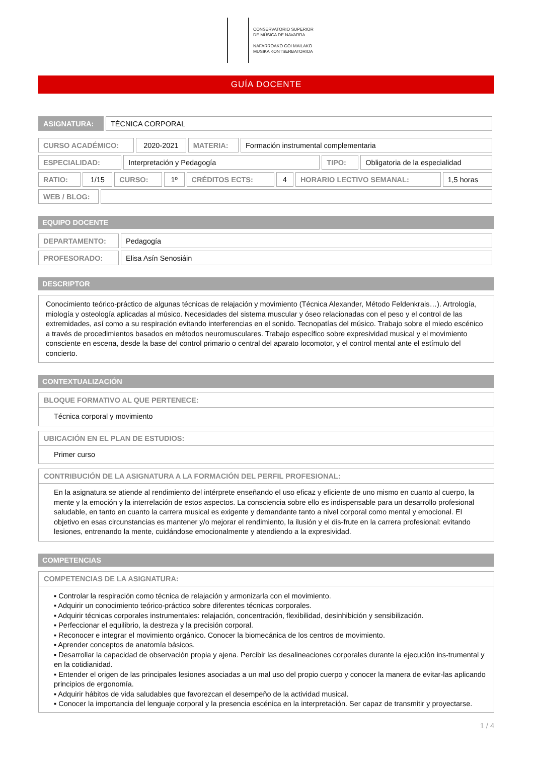CONSERVATORIO SUPERIOR
DE MÚSICA DE NAVARRA
NAFARROAKO GOI MAILAKO
MUSIKA KONTSERBATORIOA
GUÍA DOCENTE
| ASIGNATURA: | TÉCNICA CORPORAL |
| CURSO ACADÉMICO: | 2020-2021 | MATERIA: | Formación instrumental complementaria |
| ESPECIALIDAD: | Interpretación y Pedagogía | TIPO: | Obligatoria de la especialidad |
| RATIO: | 1/15 | CURSO: | 1º | CRÉDITOS ECTS: | 4 | HORARIO LECTIVO SEMANAL: | 1,5 horas |
| WEB / BLOG: | |
EQUIPO DOCENTE
| DEPARTAMENTO: | Pedagogía |
| PROFESORADO: | Elisa Asín Senosiáin |
DESCRIPTOR
Conocimiento teórico-práctico de algunas técnicas de relajación y movimiento (Técnica Alexander, Método Feldenkrais…). Artrología, miología y osteología aplicadas al músico. Necesidades del sistema muscular y óseo relacionadas con el peso y el control de las extremidades, así como a su respiración evitando interferencias en el sonido. Tecnopatías del músico. Trabajo sobre el miedo escénico a través de procedimientos basados en métodos neuromusculares. Trabajo específico sobre expresividad musical y el movimiento consciente en escena, desde la base del control primario o central del aparato locomotor, y el control mental ante el estímulo del concierto.
CONTEXTUALIZACIÓN
BLOQUE FORMATIVO AL QUE PERTENECE:
Técnica corporal y movimiento
UBICACIÓN EN EL PLAN DE ESTUDIOS:
Primer curso
CONTRIBUCIÓN DE LA ASIGNATURA A LA FORMACIÓN DEL PERFIL PROFESIONAL:
En la asignatura se atiende al rendimiento del intérprete enseñando el uso eficaz y eficiente de uno mismo en cuanto al cuerpo, la mente y la emoción y la interrelación de estos aspectos. La consciencia sobre ello es indispensable para un desarrollo profesional saludable, en tanto en cuanto la carrera musical es exigente y demandante tanto a nivel corporal como mental y emocional. El objetivo en esas circunstancias es mantener y/o mejorar el rendimiento, la ilusión y el dis-frute en la carrera profesional: evitando lesiones, entrenando la mente, cuidándose emocionalmente y atendiendo a la expresividad.
COMPETENCIAS
COMPETENCIAS DE LA ASIGNATURA:
▪ Controlar la respiración como técnica de relajación y armonizarla con el movimiento.
▪ Adquirir un conocimiento teórico-práctico sobre diferentes técnicas corporales.
▪ Adquirir técnicas corporales instrumentales: relajación, concentración, flexibilidad, desinhibición y sensibilización.
▪ Perfeccionar el equilibrio, la destreza y la precisión corporal.
▪ Reconocer e integrar el movimiento orgánico. Conocer la biomecánica de los centros de movimiento.
▪ Aprender conceptos de anatomía básicos.
▪ Desarrollar la capacidad de observación propia y ajena. Percibir las desalineaciones corporales durante la ejecución ins-trumental y en la cotidianidad.
▪ Entender el origen de las principales lesiones asociadas a un mal uso del propio cuerpo y conocer la manera de evitar-las aplicando principios de ergonomía.
▪ Adquirir hábitos de vida saludables que favorezcan el desempeño de la actividad musical.
▪ Conocer la importancia del lenguaje corporal y la presencia escénica en la interpretación. Ser capaz de transmitir y proyectarse.
1 / 4